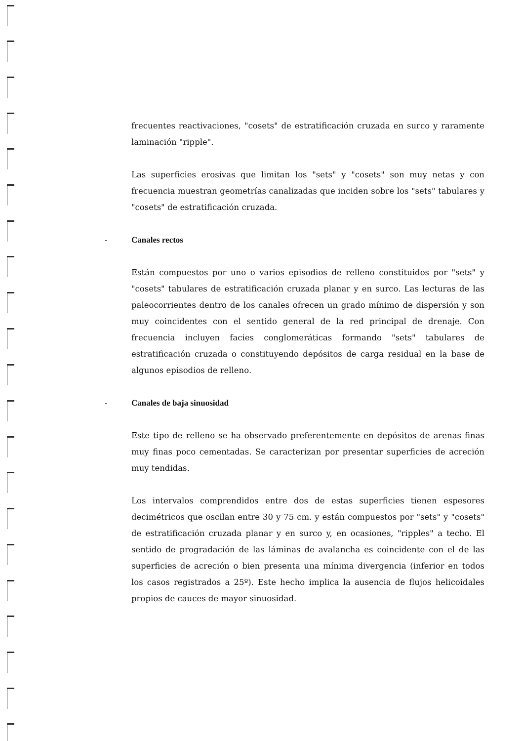frecuentes reactivaciones, "cosets" de estratificación cruzada en surco y raramente laminación "ripple".
Las superficies erosivas que limitan los "sets" y "cosets" son muy netas y con frecuencia muestran geometrías canalizadas que inciden sobre los "sets" tabulares y "cosets" de estratificación cruzada.
- Canales rectos
Están compuestos por uno o varios episodios de relleno constituidos por "sets" y "cosets" tabulares de estratificación cruzada planar y en surco. Las lecturas de las paleocorrientes dentro de los canales ofrecen un grado mínimo de dispersión y son muy coincidentes con el sentido general de la red principal de drenaje. Con frecuencia incluyen facies conglomeráticas formando "sets" tabulares de estratificación cruzada o constituyendo depósitos de carga residual en la base de algunos episodios de relleno.
- Canales de baja sinuosidad
Este tipo de relleno se ha observado preferentemente en depósitos de arenas finas muy finas poco cementadas. Se caracterizan por presentar superficies de acreción muy tendidas.
Los intervalos comprendidos entre dos de estas superficies tienen espesores decimétricos que oscilan entre 30 y 75 cm. y están compuestos por "sets" y "cosets" de estratificación cruzada planar y en surco y, en ocasiones, "ripples" a techo. El sentido de progradación de las láminas de avalancha es coincidente con el de las superficies de acreción o bien presenta una mínima divergencia (inferior en todos los casos registrados a 25º). Este hecho implica la ausencia de flujos helicoidales propios de cauces de mayor sinuosidad.